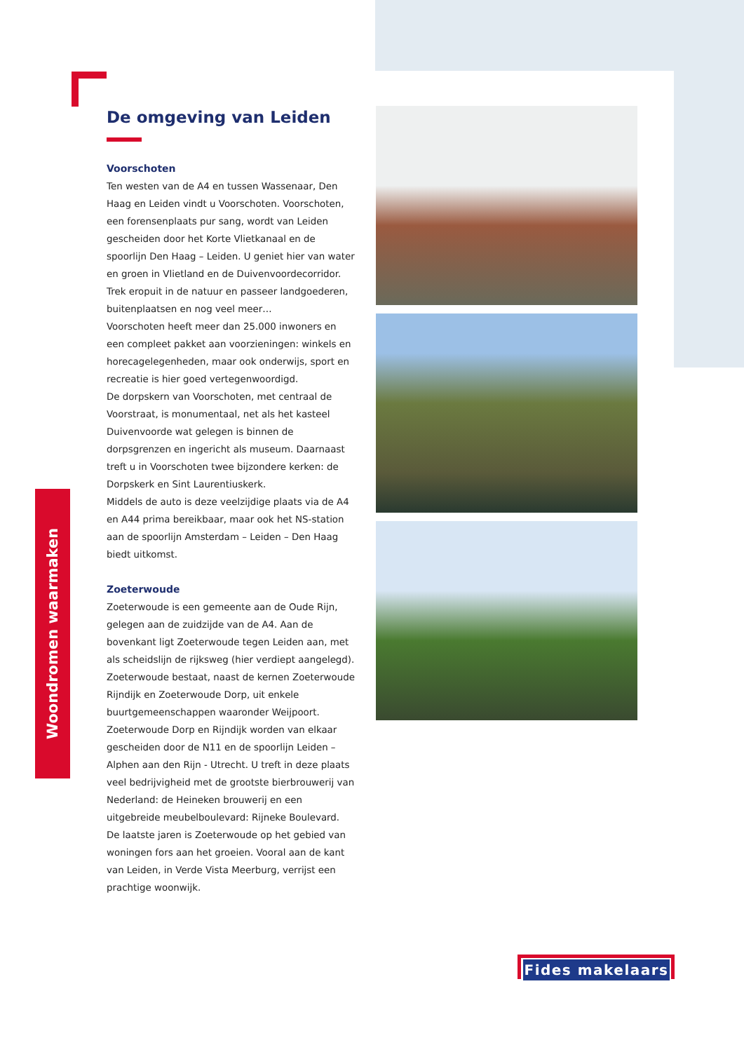Woondromen waarmaken
De omgeving van Leiden
Voorschoten
Ten westen van de A4 en tussen Wassenaar, Den Haag en Leiden vindt u Voorschoten. Voorschoten, een forensenplaats pur sang, wordt van Leiden gescheiden door het Korte Vlietkanaal en de spoorlijn Den Haag – Leiden. U geniet hier van water en groen in Vlietland en de Duivenvoordecorridor. Trek eropuit in de natuur en passeer landgoederen, buitenplaatsen en nog veel meer…
Voorschoten heeft meer dan 25.000 inwoners en een compleet pakket aan voorzieningen: winkels en horecagelegenheden, maar ook onderwijs, sport en recreatie is hier goed vertegenwoordigd.
De dorpskern van Voorschoten, met centraal de Voorstraat, is monumentaal, net als het kasteel Duivenvoorde wat gelegen is binnen de dorpsgrenzen en ingericht als museum. Daarnaast treft u in Voorschoten twee bijzondere kerken: de Dorpskerk en Sint Laurentiuskerk.
Middels de auto is deze veelzijdige plaats via de A4 en A44 prima bereikbaar, maar ook het NS-station aan de spoorlijn Amsterdam – Leiden – Den Haag biedt uitkomst.
Zoeterwoude
Zoeterwoude is een gemeente aan de Oude Rijn, gelegen aan de zuidzijde van de A4. Aan de bovenkant ligt Zoeterwoude tegen Leiden aan, met als scheidslijn de rijksweg (hier verdiept aangelegd). Zoeterwoude bestaat, naast de kernen Zoeterwoude Rijndijk en Zoeterwoude Dorp, uit enkele buurtgemeenschappen waaronder Weijpoort. Zoeterwoude Dorp en Rijndijk worden van elkaar gescheiden door de N11 en de spoorlijn Leiden – Alphen aan den Rijn - Utrecht. U treft in deze plaats veel bedrijvigheid met de grootste bierbrouwerij van Nederland: de Heineken brouwerij en een uitgebreide meubelboulevard: Rijneke Boulevard.
De laatste jaren is Zoeterwoude op het gebied van woningen fors aan het groeien. Vooral aan de kant van Leiden, in Verde Vista Meerburg, verrijst een prachtige woonwijk.
Fides makelaars